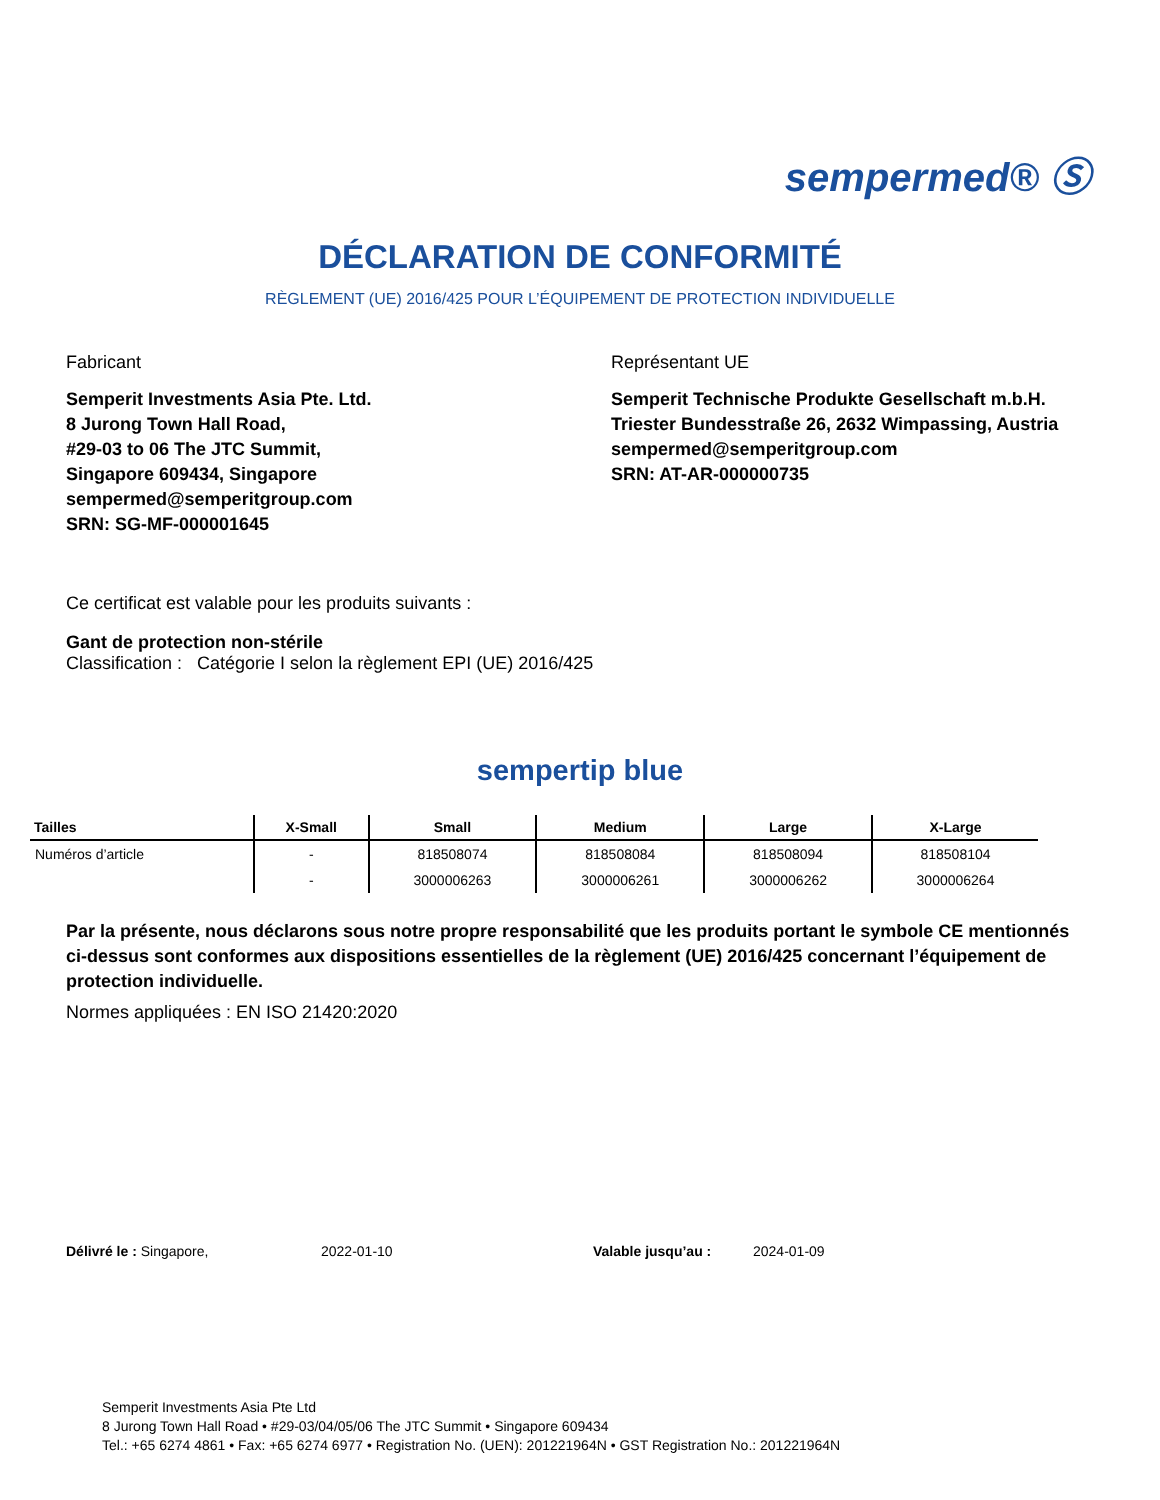sempermed® Ⓢ
DÉCLARATION DE CONFORMITÉ
RÈGLEMENT (UE) 2016/425 POUR L’ÉQUIPEMENT DE PROTECTION INDIVIDUELLE
Fabricant
Semperit Investments Asia Pte. Ltd.
8 Jurong Town Hall Road,
#29-03 to 06 The JTC Summit,
Singapore 609434, Singapore
sempermed@semperitgroup.com
SRN: SG-MF-000001645
Représentant UE
Semperit Technische Produkte Gesellschaft m.b.H.
Triester Bundesstraße 26, 2632 Wimpassing, Austria
sempermed@semperitgroup.com
SRN: AT-AR-000000735
Ce certificat est valable pour les produits suivants :
Gant de protection non-stérile
Classification : Catégorie I selon la règlement EPI (UE) 2016/425
sempertip blue
| Tailles | X-Small | Small | Medium | Large | X-Large |
| --- | --- | --- | --- | --- | --- |
| Numéros d’article | - | 818508074 | 818508084 | 818508094 | 818508104 |
| | - | 3000006263 | 3000006261 | 3000006262 | 3000006264 |
Par la présente, nous déclarons sous notre propre responsabilité que les produits portant le symbole CE mentionnés ci-dessus sont conformes aux dispositions essentielles de la règlement (UE) 2016/425 concernant l’équipement de protection individuelle.
Normes appliquées : EN ISO 21420:2020
Délivré le : Singapore, 2022-01-10 Valable jusqu’au : 2024-01-09
Semperit Investments Asia Pte Ltd
8 Jurong Town Hall Road • #29-03/04/05/06 The JTC Summit • Singapore 609434
Tel.: +65 6274 4861 • Fax: +65 6274 6977 • Registration No. (UEN): 201221964N • GST Registration No.: 201221964N